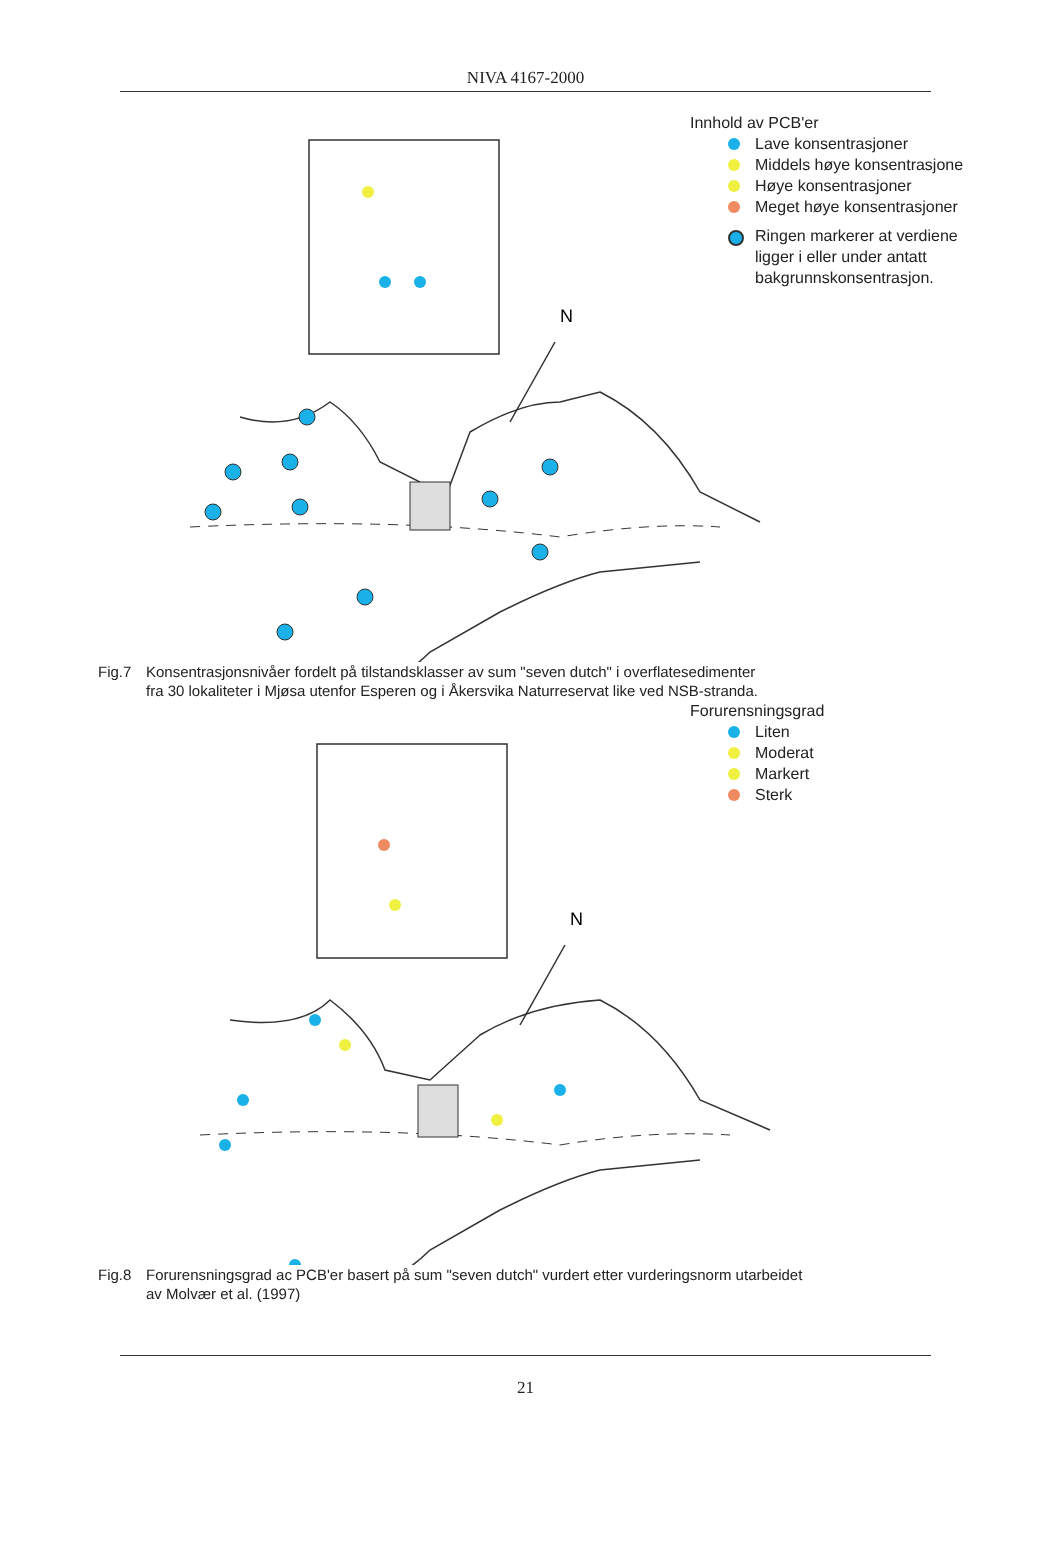NIVA 4167-2000
N
Innhold av PCB'er
Lave konsentrasjoner
Middels høye konsentrasjone
Høye konsentrasjoner
Meget høye konsentrasjoner
Ringen markerer at verdiene
ligger i eller under antatt
bakgrunnskonsentrasjon.
Fig.7 Konsentrasjonsnivåer fordelt på tilstandsklasser av sum "seven dutch" i overflatesedimenter
fra 30 lokaliteter i Mjøsa utenfor Esperen og i Åkersvika Naturreservat like ved NSB-stranda.
N
Forurensningsgrad
Liten
Moderat
Markert
Sterk
Fig.8 Forurensningsgrad ac PCB'er basert på sum "seven dutch" vurdert etter vurderingsnorm utarbeidet
av Molvær et al. (1997)
21